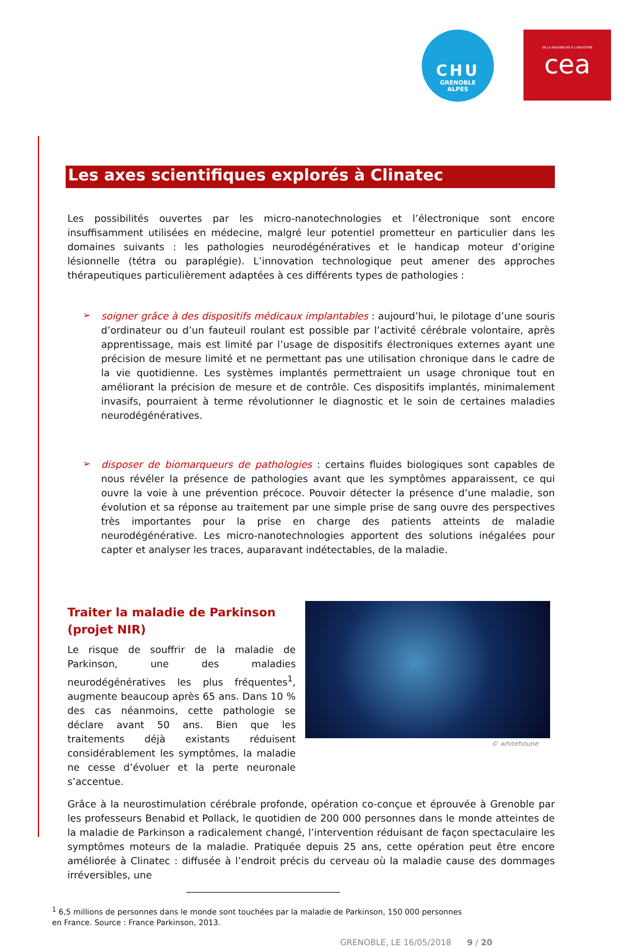CHU
GRENOBLE
ALPES
DE LA RECHERCHE À L'INDUSTRIE
cea
Les axes scientifiques explorés à Clinatec
Les possibilités ouvertes par les micro-nanotechnologies et l’électronique sont encore insuffisamment utilisées en médecine, malgré leur potentiel prometteur en particulier dans les domaines suivants : les pathologies neurodégénératives et le handicap moteur d’origine lésionnelle (tétra ou paraplégie). L’innovation technologique peut amener des approches thérapeutiques particulièrement adaptées à ces différents types de pathologies :
➢
soigner grâce à des dispositifs médicaux implantables : aujourd’hui, le pilotage d’une souris d’ordinateur ou d’un fauteuil roulant est possible par l’activité cérébrale volontaire, après apprentissage, mais est limité par l’usage de dispositifs électroniques externes ayant une précision de mesure limité et ne permettant pas une utilisation chronique dans le cadre de la vie quotidienne. Les systèmes implantés permettraient un usage chronique tout en améliorant la précision de mesure et de contrôle. Ces dispositifs implantés, minimalement invasifs, pourraient à terme révolutionner le diagnostic et le soin de certaines maladies neurodégénératives.
➢
disposer de biomarqueurs de pathologies : certains fluides biologiques sont capables de nous révéler la présence de pathologies avant que les symptômes apparaissent, ce qui ouvre la voie à une prévention précoce. Pouvoir détecter la présence d’une maladie, son évolution et sa réponse au traitement par une simple prise de sang ouvre des perspectives très importantes pour la prise en charge des patients atteints de maladie neurodégénérative. Les micro-nanotechnologies apportent des solutions inégalées pour capter et analyser les traces, auparavant indétectables, de la maladie.
Traiter la maladie de Parkinson
(projet NIR)
Le risque de souffrir de la maladie de Parkinson, une des maladies neurodégénératives les plus fréquentes<sup>1</sup>, augmente beaucoup après 65 ans. Dans 10 % des cas néanmoins, cette pathologie se déclare avant 50 ans. Bien que les traitements déjà existants réduisent considérablement les symptômes, la maladie ne cesse d’évoluer et la perte neuronale s’accentue.
© whitehoune
Grâce à la neurostimulation cérébrale profonde, opération co-conçue et éprouvée à Grenoble par les professeurs Benabid et Pollack, le quotidien de 200 000 personnes dans le monde atteintes de la maladie de Parkinson a radicalement changé, l’intervention réduisant de façon spectaculaire les symptômes moteurs de la maladie. Pratiquée depuis 25 ans, cette opération peut être encore améliorée à Clinatec : diffusée à l’endroit précis du cerveau où la maladie cause des dommages irréversibles, une
<sup>1</sup> 6,5 millions de personnes dans le monde sont touchées par la maladie de Parkinson, 150 000 personnes
en France. Source : France Parkinson, 2013.
GRENOBLE, LE 16/05/2018 9 / 20